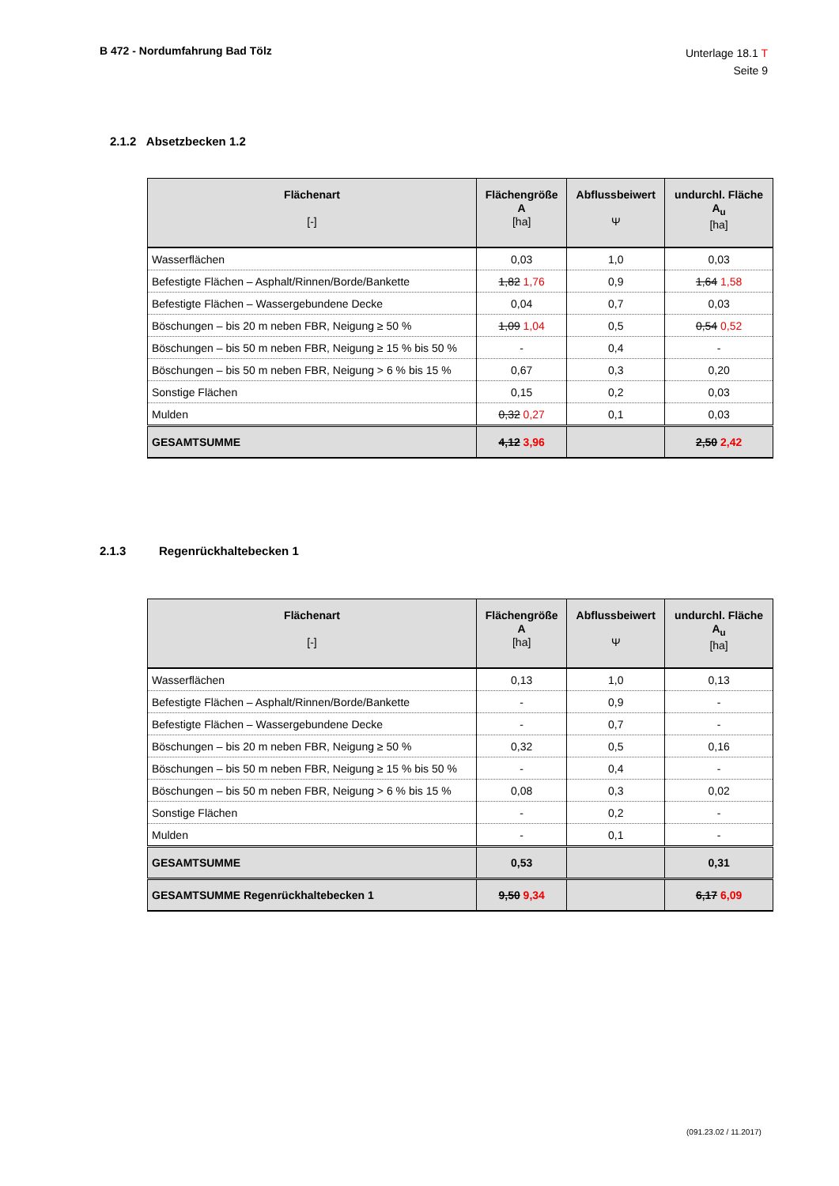B 472 - Nordumfahrung Bad Tölz
Unterlage 18.1 T
Seite 9
2.1.2 Absetzbecken 1.2
| Flächenart [-] | Flächengröße A [ha] | Abflussbeiwert Ψ | undurchl. Fläche A<sub>u</sub> [ha] |
| --- | --- | --- | --- |
| Wasserflächen | 0,03 | 1,0 | 0,03 |
| Befestigte Flächen – Asphalt/Rinnen/Borde/Bankette | 1,82 1,76 | 0,9 | 1,64 1,58 |
| Befestigte Flächen – Wassergebundene Decke | 0,04 | 0,7 | 0,03 |
| Böschungen – bis 20 m neben FBR, Neigung ≥ 50 % | 1,09 1,04 | 0,5 | 0,54 0,52 |
| Böschungen – bis 50 m neben FBR, Neigung ≥ 15 % bis 50 % | - | 0,4 | - |
| Böschungen – bis 50 m neben FBR, Neigung > 6 % bis 15 % | 0,67 | 0,3 | 0,20 |
| Sonstige Flächen | 0,15 | 0,2 | 0,03 |
| Mulden | 0,32 0,27 | 0,1 | 0,03 |
| GESAMTSUMME | 4,12 3,96 | | 2,50 2,42 |
2.1.3 Regenrückhaltebecken 1
| Flächenart [-] | Flächengröße A [ha] | Abflussbeiwert Ψ | undurchl. Fläche A<sub>u</sub> [ha] |
| --- | --- | --- | --- |
| Wasserflächen | 0,13 | 1,0 | 0,13 |
| Befestigte Flächen – Asphalt/Rinnen/Borde/Bankette | - | 0,9 | - |
| Befestigte Flächen – Wassergebundene Decke | - | 0,7 | - |
| Böschungen – bis 20 m neben FBR, Neigung ≥ 50 % | 0,32 | 0,5 | 0,16 |
| Böschungen – bis 50 m neben FBR, Neigung ≥ 15 % bis 50 % | - | 0,4 | - |
| Böschungen – bis 50 m neben FBR, Neigung > 6 % bis 15 % | 0,08 | 0,3 | 0,02 |
| Sonstige Flächen | - | 0,2 | - |
| Mulden | - | 0,1 | - |
| GESAMTSUMME | 0,53 | | 0,31 |
| GESAMTSUMME Regenrückhaltebecken 1 | 9,50 9,34 | | 6,17 6,09 |
(091.23.02 / 11.2017)